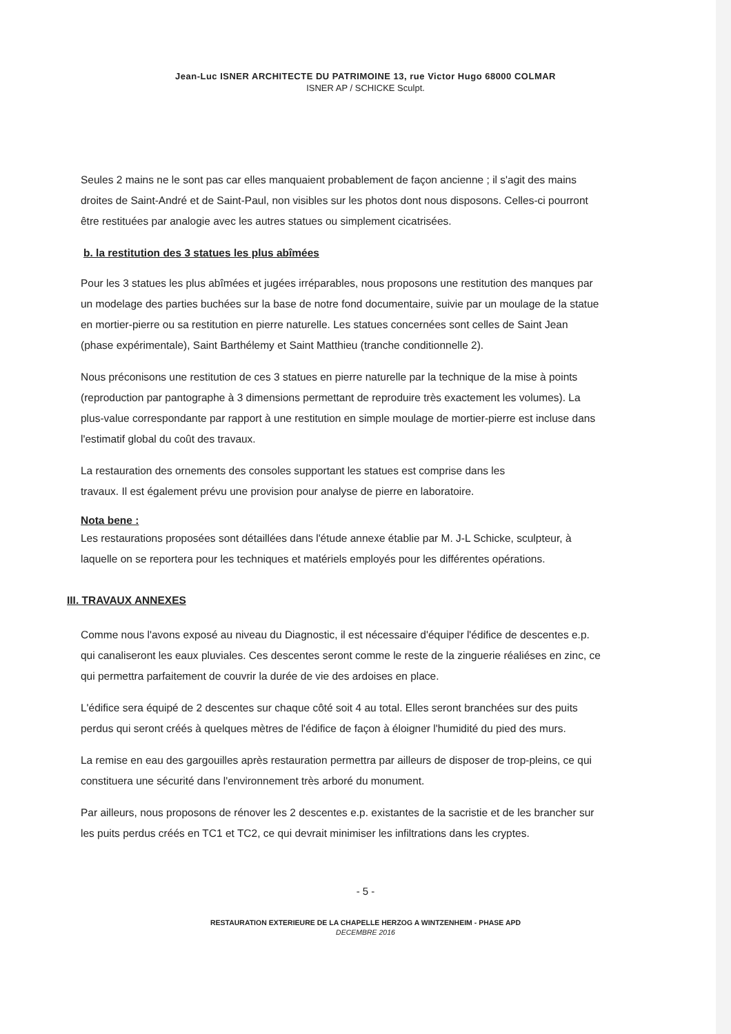Jean-Luc ISNER ARCHITECTE DU PATRIMOINE 13, rue Victor Hugo 68000 COLMAR
ISNER AP / SCHICKE Sculpt.
Seules 2 mains ne le sont pas car elles manquaient probablement de façon ancienne ; il s'agit des mains droites de Saint-André et de Saint-Paul, non visibles sur les photos dont nous disposons. Celles-ci pourront être restituées par analogie avec les autres statues ou simplement cicatrisées.
b. la restitution des 3 statues les plus abîmées
Pour les 3 statues les plus abîmées et jugées irréparables, nous proposons une restitution des manques par un modelage des parties buchées sur la base de notre fond documentaire, suivie par un moulage de la statue en mortier-pierre ou sa restitution en pierre naturelle. Les statues concernées sont celles de Saint Jean (phase expérimentale), Saint Barthélemy et Saint Matthieu (tranche conditionnelle 2).
Nous préconisons une restitution de ces 3 statues en pierre naturelle par la technique de la mise à points (reproduction par pantographe à 3 dimensions permettant de reproduire très exactement les volumes). La plus-value correspondante par rapport à une restitution en simple moulage de mortier-pierre est incluse dans l'estimatif global du coût des travaux.
La restauration des ornements des consoles supportant les statues est comprise dans les
travaux. Il est également prévu une provision pour analyse de pierre en laboratoire.
Nota bene :
Les restaurations proposées sont détaillées dans l'étude annexe établie par M. J-L Schicke, sculpteur, à laquelle on se reportera pour les techniques et matériels employés pour les différentes opérations.
III. TRAVAUX ANNEXES
Comme nous l'avons exposé au niveau du Diagnostic, il est nécessaire d'équiper l'édifice de descentes e.p. qui canaliseront les eaux pluviales. Ces descentes seront comme le reste de la zinguerie réaliéses en zinc, ce qui permettra parfaitement de couvrir la durée de vie des ardoises en place.
L'édifice sera équipé de 2 descentes sur chaque côté soit 4 au total. Elles seront branchées sur des puits perdus qui seront créés à quelques mètres de l'édifice de façon à éloigner l'humidité du pied des murs.
La remise en eau des gargouilles après restauration permettra par ailleurs de disposer de trop-pleins, ce qui constituera une sécurité dans l'environnement très arboré du monument.
Par ailleurs, nous proposons de rénover les 2 descentes e.p. existantes de la sacristie et de les brancher sur les puits perdus créés en TC1 et TC2, ce qui devrait minimiser les infiltrations dans les cryptes.
- 5 -
RESTAURATION EXTERIEURE DE LA CHAPELLE HERZOG A WINTZENHEIM - PHASE APD
DECEMBRE 2016